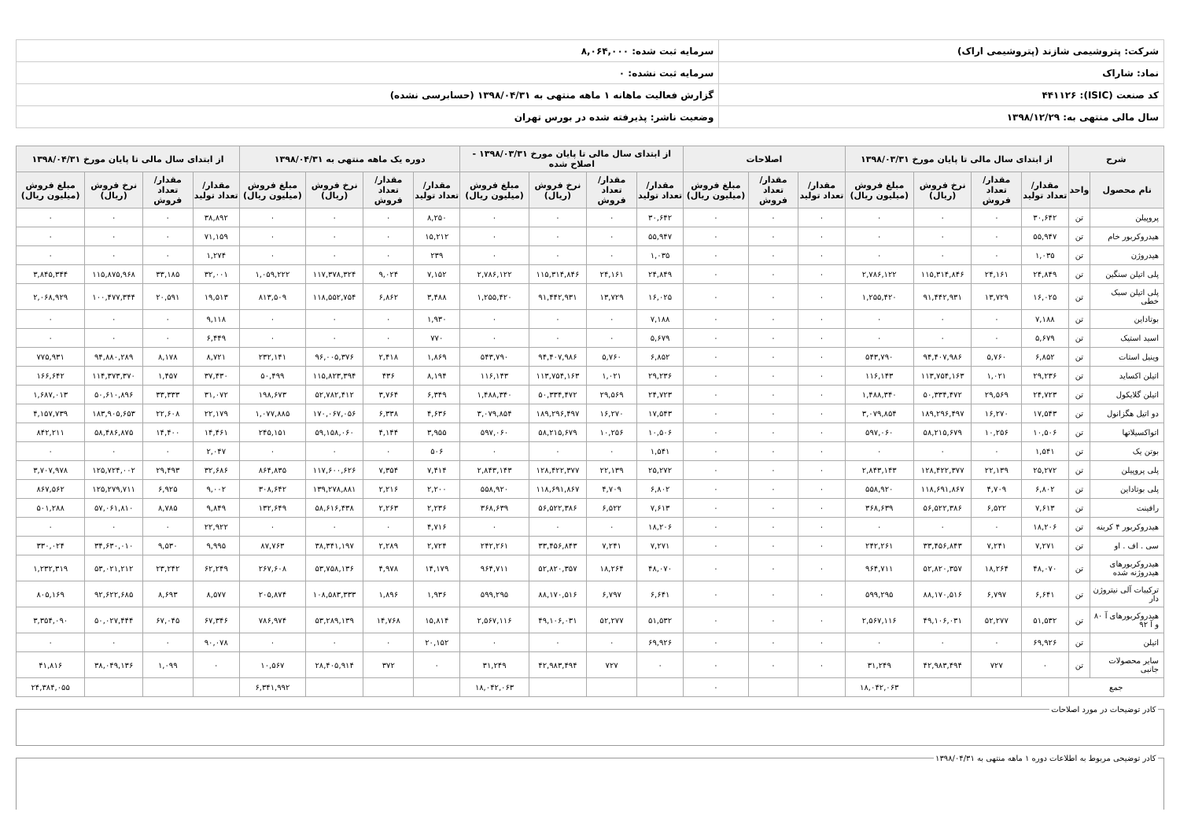| شرکت: پتروشیمی شازند (پتروشیمی اراک) | سرمایه ثبت شده: ۸,۰۶۴,۰۰۰ |
| نماد: شاراک | سرمایه ثبت نشده: ۰ |
| کد صنعت (ISIC): ۴۴۱۱۲۶ | گزارش فعالیت ماهانه ۱ ماهه منتهی به ۱۳۹۸/۰۴/۳۱ (حسابرسی نشده) |
| سال مالی منتهی به: ۱۳۹۸/۱۲/۲۹ | وضعیت ناشر: پذیرفته شده در بورس تهران |
| شرح | | از ابتدای سال مالی تا پایان مورخ ۱۳۹۸/۰۳/۳۱ | | | | اصلاحات | | | از ابتدای سال مالی تا پایان مورخ ۱۳۹۸/۰۳/۳۱ - اصلاح شده | | | | دوره یک ماهه منتهی به ۱۳۹۸/۰۴/۳۱ | | | | از ابتدای سال مالی تا پایان مورخ ۱۳۹۸/۰۴/۳۱ | | | |
| --- | --- | --- | --- | --- | --- | --- | --- | --- | --- | --- | --- | --- | --- | --- | --- | --- | --- | --- | --- | --- |
| نام محصول | واحد | مقدار/تعداد تولید | مقدار/تعداد فروش | نرخ فروش (ریال) | مبلغ فروش (میلیون ریال) | مقدار/تعداد تولید | مقدار/تعداد فروش | مبلغ فروش (میلیون ریال) | مقدار/تعداد تولید | مقدار/تعداد فروش | نرخ فروش (ریال) | مبلغ فروش (میلیون ریال) | مقدار/تعداد تولید | مقدار/تعداد فروش | نرخ فروش (ریال) | مبلغ فروش (میلیون ریال) | مقدار/تعداد تولید | مقدار/تعداد فروش | نرخ فروش (ریال) | مبلغ فروش (میلیون ریال) |
| پروپیلن | تن | ۳۰,۶۴۲ | ۰ | ۰ | ۰ | ۰ | ۰ | ۰ | ۳۰,۶۴۲ | ۰ | ۰ | ۰ | ۸,۲۵۰ | ۰ | ۰ | ۰ | ۳۸,۸۹۲ | ۰ | ۰ | ۰ |
| هیدروکربور خام | تن | ۵۵,۹۴۷ | ۰ | ۰ | ۰ | ۰ | ۰ | ۰ | ۵۵,۹۴۷ | ۰ | ۰ | ۰ | ۱۵,۲۱۲ | ۰ | ۰ | ۰ | ۷۱,۱۵۹ | ۰ | ۰ | ۰ |
| هیدروژن | تن | ۱,۰۳۵ | ۰ | ۰ | ۰ | ۰ | ۰ | ۰ | ۱,۰۳۵ | ۰ | ۰ | ۰ | ۲۳۹ | ۰ | ۰ | ۰ | ۱,۲۷۴ | ۰ | ۰ | ۰ |
| پلی اتیلن سنگین | تن | ۲۴,۸۴۹ | ۲۴,۱۶۱ | ۱۱۵,۳۱۴,۸۴۶ | ۲,۷۸۶,۱۲۲ | ۰ | ۰ | ۰ | ۲۴,۸۴۹ | ۲۴,۱۶۱ | ۱۱۵,۳۱۴,۸۴۶ | ۲,۷۸۶,۱۲۲ | ۷,۱۵۲ | ۹,۰۲۴ | ۱۱۷,۳۷۸,۳۲۴ | ۱,۰۵۹,۲۲۲ | ۳۲,۰۰۱ | ۳۳,۱۸۵ | ۱۱۵,۸۷۵,۹۶۸ | ۳,۸۴۵,۳۴۴ |
| پلی اتیلن سبک خطی | تن | ۱۶,۰۲۵ | ۱۳,۷۲۹ | ۹۱,۴۴۲,۹۳۱ | ۱,۲۵۵,۴۲۰ | ۰ | ۰ | ۰ | ۱۶,۰۲۵ | ۱۳,۷۲۹ | ۹۱,۴۴۲,۹۳۱ | ۱,۲۵۵,۴۲۰ | ۳,۴۸۸ | ۶,۸۶۲ | ۱۱۸,۵۵۲,۷۵۴ | ۸۱۳,۵۰۹ | ۱۹,۵۱۳ | ۲۰,۵۹۱ | ۱۰۰,۴۷۷,۳۴۴ | ۲,۰۶۸,۹۲۹ |
| بوتاداین | تن | ۷,۱۸۸ | ۰ | ۰ | ۰ | ۰ | ۰ | ۰ | ۷,۱۸۸ | ۰ | ۰ | ۰ | ۱,۹۳۰ | ۰ | ۰ | ۰ | ۹,۱۱۸ | ۰ | ۰ | ۰ |
| اسید استیک | تن | ۵,۶۷۹ | ۰ | ۰ | ۰ | ۰ | ۰ | ۰ | ۵,۶۷۹ | ۰ | ۰ | ۰ | ۷۷۰ | ۰ | ۰ | ۰ | ۶,۴۴۹ | ۰ | ۰ | ۰ |
| وینیل استات | تن | ۶,۸۵۲ | ۵,۷۶۰ | ۹۴,۴۰۷,۹۸۶ | ۵۴۳,۷۹۰ | ۰ | ۰ | ۰ | ۶,۸۵۲ | ۵,۷۶۰ | ۹۴,۴۰۷,۹۸۶ | ۵۴۳,۷۹۰ | ۱,۸۶۹ | ۲,۴۱۸ | ۹۶,۰۰۵,۳۷۶ | ۲۳۲,۱۴۱ | ۸,۷۲۱ | ۸,۱۷۸ | ۹۴,۸۸۰,۲۸۹ | ۷۷۵,۹۳۱ |
| اتیلن اکساید | تن | ۲۹,۲۳۶ | ۱,۰۲۱ | ۱۱۳,۷۵۴,۱۶۳ | ۱۱۶,۱۴۳ | ۰ | ۰ | ۰ | ۲۹,۲۳۶ | ۱,۰۲۱ | ۱۱۳,۷۵۴,۱۶۳ | ۱۱۶,۱۴۳ | ۸,۱۹۴ | ۴۳۶ | ۱۱۵,۸۲۳,۳۹۴ | ۵۰,۴۹۹ | ۳۷,۴۳۰ | ۱,۴۵۷ | ۱۱۴,۳۷۳,۳۷۰ | ۱۶۶,۶۴۲ |
| اتیلن گلایکول | تن | ۲۴,۷۲۳ | ۲۹,۵۶۹ | ۵۰,۳۳۴,۴۷۲ | ۱,۴۸۸,۳۴۰ | ۰ | ۰ | ۰ | ۲۴,۷۲۳ | ۲۹,۵۶۹ | ۵۰,۳۳۴,۴۷۲ | ۱,۴۸۸,۳۴۰ | ۶,۳۴۹ | ۳,۷۶۴ | ۵۲,۷۸۲,۴۱۲ | ۱۹۸,۶۷۳ | ۳۱,۰۷۲ | ۳۳,۳۳۳ | ۵۰,۶۱۰,۸۹۶ | ۱,۶۸۷,۰۱۳ |
| دو اتیل هگزانول | تن | ۱۷,۵۴۳ | ۱۶,۲۷۰ | ۱۸۹,۲۹۶,۴۹۷ | ۳,۰۷۹,۸۵۴ | ۰ | ۰ | ۰ | ۱۷,۵۴۳ | ۱۶,۲۷۰ | ۱۸۹,۲۹۶,۴۹۷ | ۳,۰۷۹,۸۵۴ | ۴,۶۳۶ | ۶,۳۳۸ | ۱۷۰,۰۶۷,۰۵۶ | ۱,۰۷۷,۸۸۵ | ۲۲,۱۷۹ | ۲۲,۶۰۸ | ۱۸۳,۹۰۵,۶۵۳ | ۴,۱۵۷,۷۳۹ |
| اتواکسیلاتها | تن | ۱۰,۵۰۶ | ۱۰,۲۵۶ | ۵۸,۲۱۵,۶۷۹ | ۵۹۷,۰۶۰ | ۰ | ۰ | ۰ | ۱۰,۵۰۶ | ۱۰,۲۵۶ | ۵۸,۲۱۵,۶۷۹ | ۵۹۷,۰۶۰ | ۳,۹۵۵ | ۴,۱۴۴ | ۵۹,۱۵۸,۰۶۰ | ۲۴۵,۱۵۱ | ۱۴,۴۶۱ | ۱۴,۴۰۰ | ۵۸,۴۸۶,۸۷۵ | ۸۴۲,۲۱۱ |
| بوتن یک | تن | ۱,۵۴۱ | ۰ | ۰ | ۰ | ۰ | ۰ | ۰ | ۱,۵۴۱ | ۰ | ۰ | ۰ | ۵۰۶ | ۰ | ۰ | ۰ | ۲,۰۴۷ | ۰ | ۰ | ۰ |
| پلی پروپیلن | تن | ۲۵,۲۷۲ | ۲۲,۱۳۹ | ۱۲۸,۴۲۲,۳۷۷ | ۲,۸۴۳,۱۴۳ | ۰ | ۰ | ۰ | ۲۵,۲۷۲ | ۲۲,۱۳۹ | ۱۲۸,۴۲۲,۳۷۷ | ۲,۸۴۳,۱۴۳ | ۷,۴۱۴ | ۷,۳۵۴ | ۱۱۷,۶۰۰,۶۲۶ | ۸۶۴,۸۳۵ | ۳۲,۶۸۶ | ۲۹,۴۹۳ | ۱۲۵,۷۲۴,۰۰۲ | ۳,۷۰۷,۹۷۸ |
| پلی بوتاداین | تن | ۶,۸۰۲ | ۴,۷۰۹ | ۱۱۸,۶۹۱,۸۶۷ | ۵۵۸,۹۲۰ | ۰ | ۰ | ۰ | ۶,۸۰۲ | ۴,۷۰۹ | ۱۱۸,۶۹۱,۸۶۷ | ۵۵۸,۹۲۰ | ۲,۲۰۰ | ۲,۲۱۶ | ۱۳۹,۲۷۸,۸۸۱ | ۳۰۸,۶۴۲ | ۹,۰۰۲ | ۶,۹۲۵ | ۱۲۵,۲۷۹,۷۱۱ | ۸۶۷,۵۶۲ |
| رافینت | تن | ۷,۶۱۳ | ۶,۵۲۲ | ۵۶,۵۲۲,۳۸۶ | ۳۶۸,۶۳۹ | ۰ | ۰ | ۰ | ۷,۶۱۳ | ۶,۵۲۲ | ۵۶,۵۲۲,۳۸۶ | ۳۶۸,۶۳۹ | ۲,۲۳۶ | ۲,۲۶۳ | ۵۸,۶۱۶,۴۳۸ | ۱۳۲,۶۴۹ | ۹,۸۴۹ | ۸,۷۸۵ | ۵۷,۰۶۱,۸۱۰ | ۵۰۱,۲۸۸ |
| هیدروکربور ۴ کربنه | تن | ۱۸,۲۰۶ | ۰ | ۰ | ۰ | ۰ | ۰ | ۰ | ۱۸,۲۰۶ | ۰ | ۰ | ۰ | ۴,۷۱۶ | ۰ | ۰ | ۰ | ۲۲,۹۲۲ | ۰ | ۰ | ۰ |
| سی . اف . او | تن | ۷,۲۷۱ | ۷,۲۴۱ | ۳۳,۴۵۶,۸۴۳ | ۲۴۲,۲۶۱ | ۰ | ۰ | ۰ | ۷,۲۷۱ | ۷,۲۴۱ | ۳۳,۴۵۶,۸۴۳ | ۲۴۲,۲۶۱ | ۲,۷۲۴ | ۲,۲۸۹ | ۳۸,۳۴۱,۱۹۷ | ۸۷,۷۶۳ | ۹,۹۹۵ | ۹,۵۳۰ | ۳۴,۶۳۰,۰۱۰ | ۳۳۰,۰۲۴ |
| هیدروکربورهای هیدروژنه شده | تن | ۴۸,۰۷۰ | ۱۸,۲۶۴ | ۵۲,۸۲۰,۳۵۷ | ۹۶۴,۷۱۱ | ۰ | ۰ | ۰ | ۴۸,۰۷۰ | ۱۸,۲۶۴ | ۵۲,۸۲۰,۳۵۷ | ۹۶۴,۷۱۱ | ۱۴,۱۷۹ | ۴,۹۷۸ | ۵۳,۷۵۸,۱۳۶ | ۲۶۷,۶۰۸ | ۶۲,۲۴۹ | ۲۳,۲۴۲ | ۵۳,۰۲۱,۲۱۲ | ۱,۲۳۲,۳۱۹ |
| ترکیبات آلی نیتروژن دار | تن | ۶,۶۴۱ | ۶,۷۹۷ | ۸۸,۱۷۰,۵۱۶ | ۵۹۹,۲۹۵ | ۰ | ۰ | ۰ | ۶,۶۴۱ | ۶,۷۹۷ | ۸۸,۱۷۰,۵۱۶ | ۵۹۹,۲۹۵ | ۱,۹۳۶ | ۱,۸۹۶ | ۱۰۸,۵۸۳,۳۳۳ | ۲۰۵,۸۷۴ | ۸,۵۷۷ | ۸,۶۹۳ | ۹۲,۶۲۲,۶۸۵ | ۸۰۵,۱۶۹ |
| هیدروکربورهای آ ۸۰ و آ ۹۲ | تن | ۵۱,۵۳۲ | ۵۲,۲۷۷ | ۴۹,۱۰۶,۰۳۱ | ۲,۵۶۷,۱۱۶ | ۰ | ۰ | ۰ | ۵۱,۵۳۲ | ۵۲,۲۷۷ | ۴۹,۱۰۶,۰۳۱ | ۲,۵۶۷,۱۱۶ | ۱۵,۸۱۴ | ۱۴,۷۶۸ | ۵۳,۲۸۹,۱۳۹ | ۷۸۶,۹۷۴ | ۶۷,۳۴۶ | ۶۷,۰۴۵ | ۵۰,۰۲۷,۴۴۴ | ۳,۳۵۴,۰۹۰ |
| اتیلن | تن | ۶۹,۹۲۶ | ۰ | ۰ | ۰ | ۰ | ۰ | ۰ | ۶۹,۹۲۶ | ۰ | ۰ | ۰ | ۲۰,۱۵۲ | ۰ | ۰ | ۰ | ۹۰,۰۷۸ | ۰ | ۰ | ۰ |
| سایر محصولات جانبی | تن | ۰ | ۷۲۷ | ۴۲,۹۸۳,۴۹۴ | ۳۱,۲۴۹ | ۰ | ۰ | ۰ | ۰ | ۷۲۷ | ۴۲,۹۸۳,۴۹۴ | ۳۱,۲۴۹ | ۰ | ۳۷۲ | ۲۸,۴۰۵,۹۱۴ | ۱۰,۵۶۷ | ۰ | ۱,۰۹۹ | ۳۸,۰۴۹,۱۳۶ | ۴۱,۸۱۶ |
| جمع | | | | | ۱۸,۰۴۲,۰۶۳ | | | ۰ | | | | ۱۸,۰۴۲,۰۶۳ | | | | ۶,۳۴۱,۹۹۲ | | | | ۲۴,۳۸۴,۰۵۵ |
کادر توضیحات در مورد اصلاحات کادر توضیحی مربوط به اطلاعات دوره ۱ ماهه منتهی به ۱۳۹۸/۰۴/۳۱